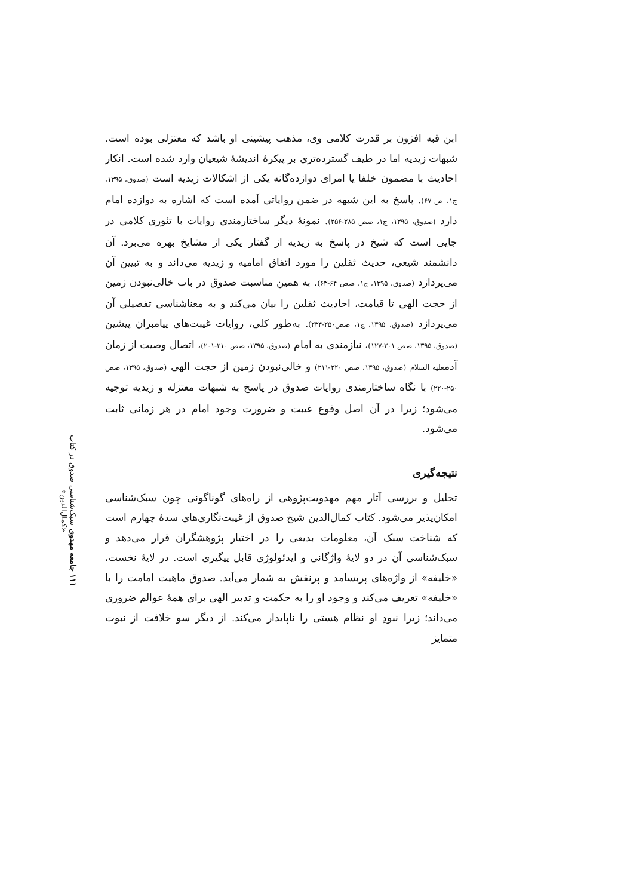۱۱۱ جامعه مهدوی سبک‌شناسی صدوق در کتاب «کمال‌الدین»
ابن قبه افزون بر قدرت کلامی وی، مذهب پیشینی او باشد که معتزلی بوده است. شبهات زیدیه اما در طیف گسترده‌تری بر پیکرهٔ اندیشهٔ شیعیان وارد شده است. انکار احادیث با مضمون خلفا یا امرای دوازده‌گانه یکی از اشکالات زیدیه است (صدوق، ۱۳۹۵، ج۱، ص ۶۷). پاسخ به این شبهه در ضمن روایاتی آمده است که اشاره به دوازده امام دارد (صدوق، ۱۳۹۵، ج۱، صص ۲۸۵-۲۵۶). نمونهٔ دیگر ساختارمندی روایات با تئوری کلامی در جایی است که شیخ در پاسخ به زیدیه از گفتار یکی از مشایخ بهره می‌برد. آن دانشمند شیعی، حدیث ثقلین را مورد اتفاق امامیه و زیدیه می‌داند و به تبیین آن می‌پردازد (صدوق، ۱۳۹۵، ج۱، صص ۶۴-۶۳). به همین مناسبت صدوق در باب خالی‌نبودن زمین از حجت الهی تا قیامت، احادیث ثقلین را بیان می‌کند و به معناشناسی تفصیلی آن می‌پردازد (صدوق، ۱۳۹۵، ج۱، صص۲۵۰-۲۳۴). به‌طور کلی، روایات غیبت‌های پیامبران پیشین (صدوق، ۱۳۹۵، صص ۲۰۱-۱۲۷)، نیازمندی به امام (صدوق، ۱۳۹۵، صص ۲۱۰-۲۰۱)، اتصال وصیت از زمان آدمعلیه السلام (صدوق، ۱۳۹۵، صص ۲۲۰-۲۱۱) و خالی‌نبودن زمین از حجت الهی (صدوق، ۱۳۹۵، صص ۲۵۰-۲۲۰) با نگاه ساختارمندی روایات صدوق در پاسخ به شبهات معتزله و زیدیه توجیه می‌شود؛ زیرا در آن اصل وقوع غیبت و ضرورت وجود امام در هر زمانی ثابت می‌شود.
نتیجه‌گیری
تحلیل و بررسی آثار مهم مهدویت‌پژوهی از راه‌های گوناگونی چون سبک‌شناسی امکان‌پذیر می‌شود. کتاب کمال‌الدین شیخ صدوق از غیبت‌نگاری‌های سدهٔ چهارم است که شناخت سبک آن، معلومات بدیعی را در اختیار پژوهشگران قرار می‌دهد و سبک‌شناسی آن در دو لایهٔ واژگانی و ایدئولوژی قابل پیگیری است. در لایهٔ نخست، «خلیفه» از واژه‌های پربسامد و پرنقش به شمار می‌آید. صدوق ماهیت امامت را با «خلیفه» تعریف می‌کند و وجود او را به حکمت و تدبیر الهی برای همهٔ عوالم ضروری می‌داند؛ زیرا نبودِ او نظام هستی را ناپایدار می‌کند. از دیگر سو خلافت از نبوت متمایز